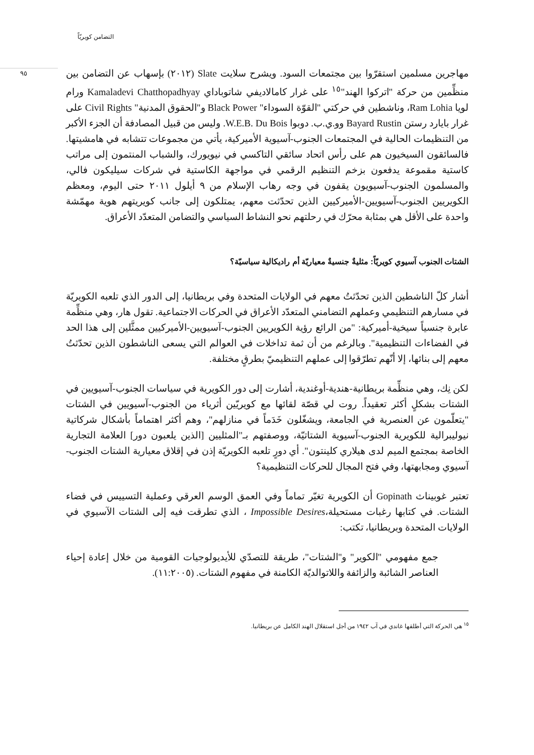التضامن كويريّاً
٩٥
مهاجرين مسلمين استقرّوا بين مجتمعات السود. ويشرح سلايت Slate (٢٠١٢) بإسهاب عن التضامن بين منظِّمين من حركة "اتركوا الهند"<sup>١٥</sup> على غرار كامالاديفي شاتوباداي Kamaladevi Chatthopadhyay ورام لويا Ram Lohia، وناشطين في حركتي "القوّة السوداء" Black Power و"الحقوق المدنية" Civil Rights على غرار بايارد رستن Bayard Rustin وو.ي.ب. دوبوا W.E.B. Du Bois. وليس من قبيل المصادفة أن الجزء الأكبر من التنظيمات الحالية في المجتمعات الجنوب-آسيوية الأميركية، يأتي من مجموعات تتشابه في هامشيتها. فالسائقون السيخيون هم على رأس اتحاد سائقي التاكسي في نيويورك، والشباب المنتمون إلى مراتب كاستية مقموعة يدفعون بزخم التنظيم الرقمي في مواجهة الكاستية في شركات سيليكون فالي، والمسلمون الجنوب-آسيويون يقفون في وجه رهاب الإسلام من ٩ أيلول ٢٠١١ حتى اليوم، ومعظم الكويريين الجنوب-آسيويين-الأميركيين الذين تحدّثت معهم، يمتلكون إلى جانب كويريتهم هوية مهمّشة واحدة على الأقل هي بمثابة محرّك في رحلتهم نحو النشاط السياسي والتضامن المتعدّد الأعراق.
الشتات الجنوب آسيوي كويريّاً: مثليةٌ جنسيةٌ معياريّة أم راديكالية سياسيّة؟
أشار كلّ الناشطين الذين تحدّثتُ معهم في الولايات المتحدة وفي بريطانيا، إلى الدور الذي تلعبه الكويريّة في مسارهم التنظيمي وعملهم التضامني المتعدّد الأعراق في الحركات الاجتماعية. تقول هار، وهي منظِّمة عابرة جنسياً سيخية-أميركية: "من الرائع رؤية الكويريين الجنوب-آسيويين-الأميركيين ممثَّلين إلى هذا الحد في الفضاءات التنظيمية". وبالرغم من أن ثمة تداخلات في العوالم التي يسعى الناشطون الذين تحدّثتُ معهم إلى بنائها، إلا أنّهم تطرّقوا إلى عملهم التنظيميّ بطرقٍ مختلفة.
لكن نِك، وهي منظِّمة بريطانية-هندية-أوغندية، أشارت إلى دور الكويرية في سياسات الجنوب-آسيويين في الشتات بشكلٍ أكثر تعقيداً. روت لي قصّة لقائها مع كويريّين أثرياء من الجنوب-آسيويين في الشتات "يتعلّمون عن العنصرية في الجامعة، ويشغّلون خَدَماً في منازلهم"، وهم أكثر اهتماماً بأشكال شركاتية نيوليبرالية للكويرية الجنوب-آسيوية الشتاتيّة، ووصفتهم بـ"المثليين [الذين يلعبون دور] العلامة التجارية الخاصة بمجتمع الميم لدى هيلاري كلينتون". أي دورٍ تلعبه الكويريّة إذن في إقلاق معيارية الشتات الجنوب-آسيوي ومجابهتها، وفي فتح المجال للحركات التنظيمية؟
تعتبر غوبيناث Gopinath أن الكويرية تغيّر تماماً وفي العمق الوسم العرقي وعملية التسييس في فضاء الشتات. في كتابها رغبات مستحيلة،Impossible Desires ، الذي تطرقت فيه إلى الشتات الآسيوي في الولايات المتحدة وبريطانيا، تكتب:
جمع مفهومي "الكوير" و"الشتات"، طريقة للتصدّي للأيديولوجيات القومية من خلال إعادة إحياء العناصر الشائبة والزائفة واللاتوالديّة الكامنة في مفهوم الشتات. (١١:٢٠٠٥).
<sup>١٥</sup> هي الحركة التي أطلقها غاندي في آب ١٩٤٢ من أجل استقلال الهند الكامل عن بريطانيا.